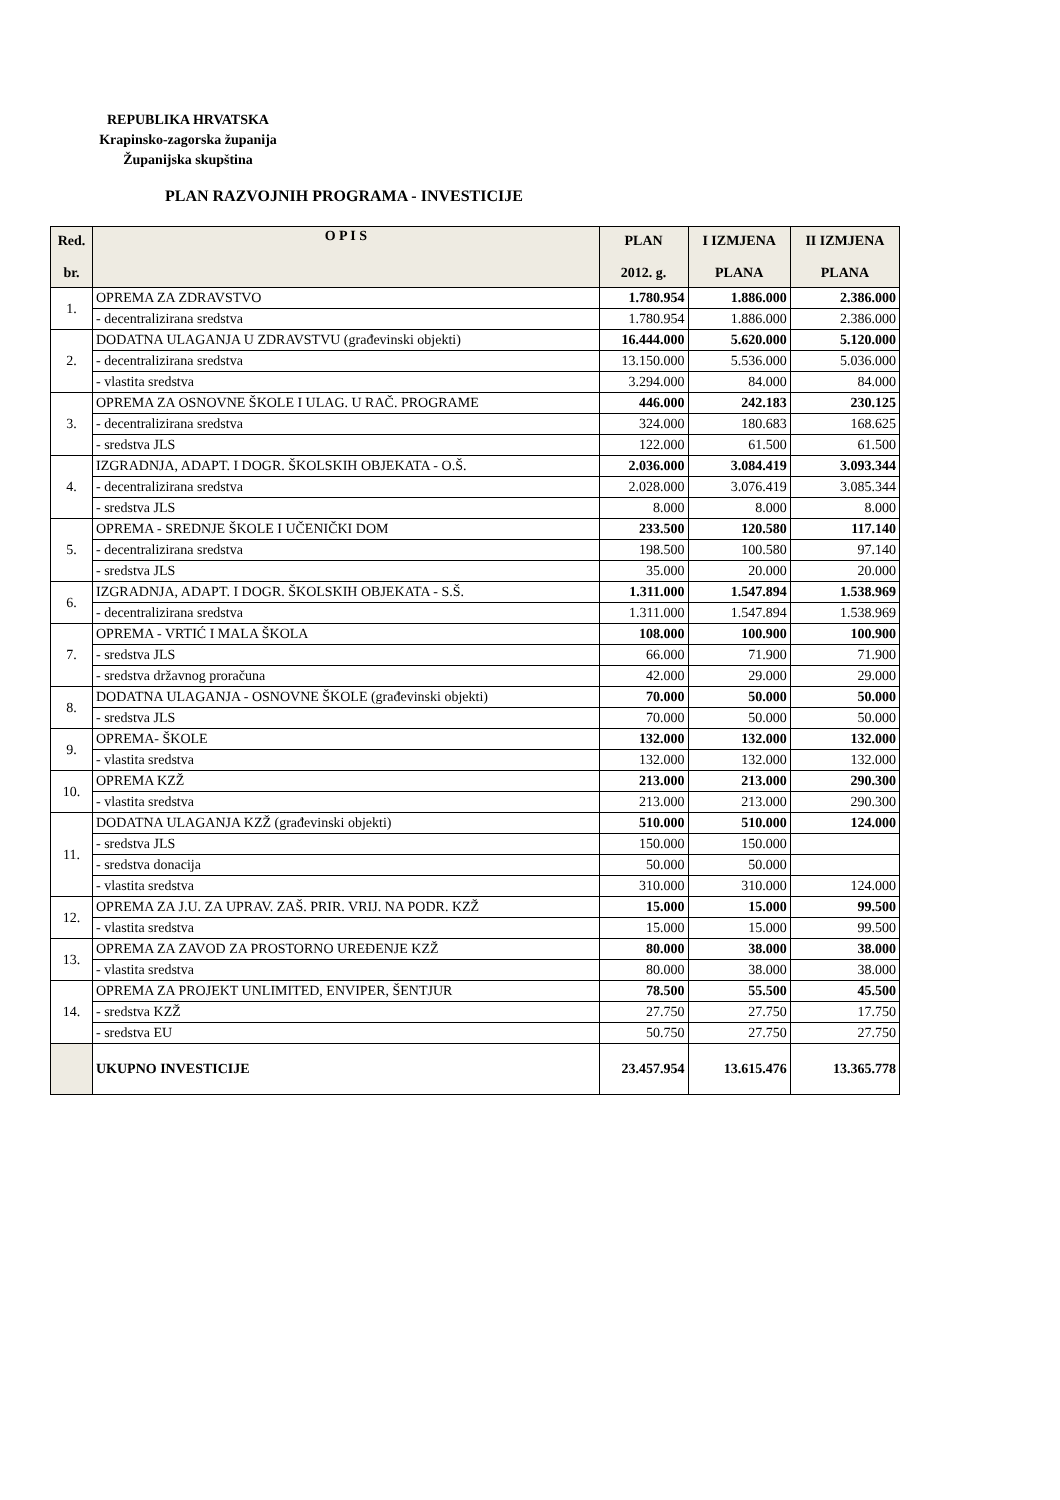REPUBLIKA HRVATSKA
Krapinsko-zagorska županija
Županijska skupština
PLAN RAZVOJNIH PROGRAMA - INVESTICIJE
| Red. br. | O P I S | PLAN 2012. g. | I IZMJENA PLANA | II IZMJENA PLANA |
| --- | --- | --- | --- | --- |
| 1. | OPREMA ZA ZDRAVSTVO | 1.780.954 | 1.886.000 | 2.386.000 |
| | - decentralizirana sredstva | 1.780.954 | 1.886.000 | 2.386.000 |
| 2. | DODATNA ULAGANJA U ZDRAVSTVU (građevinski objekti) | 16.444.000 | 5.620.000 | 5.120.000 |
| | - decentralizirana sredstva | 13.150.000 | 5.536.000 | 5.036.000 |
| | - vlastita sredstva | 3.294.000 | 84.000 | 84.000 |
| 3. | OPREMA ZA OSNOVNE ŠKOLE I ULAG. U RAČ. PROGRAME | 446.000 | 242.183 | 230.125 |
| | - decentralizirana sredstva | 324.000 | 180.683 | 168.625 |
| | - sredstva JLS | 122.000 | 61.500 | 61.500 |
| 4. | IZGRADNJA, ADAPT. I DOGR. ŠKOLSKIH OBJEKATA - O.Š. | 2.036.000 | 3.084.419 | 3.093.344 |
| | - decentralizirana sredstva | 2.028.000 | 3.076.419 | 3.085.344 |
| | - sredstva JLS | 8.000 | 8.000 | 8.000 |
| 5. | OPREMA - SREDNJE ŠKOLE I UČENIČKI DOM | 233.500 | 120.580 | 117.140 |
| | - decentralizirana sredstva | 198.500 | 100.580 | 97.140 |
| | - sredstva JLS | 35.000 | 20.000 | 20.000 |
| 6. | IZGRADNJA, ADAPT. I DOGR. ŠKOLSKIH OBJEKATA - S.Š. | 1.311.000 | 1.547.894 | 1.538.969 |
| | - decentralizirana sredstva | 1.311.000 | 1.547.894 | 1.538.969 |
| 7. | OPREMA - VRTIĆ I MALA ŠKOLA | 108.000 | 100.900 | 100.900 |
| | - sredstva JLS | 66.000 | 71.900 | 71.900 |
| | - sredstva državnog proračuna | 42.000 | 29.000 | 29.000 |
| 8. | DODATNA ULAGANJA - OSNOVNE ŠKOLE (građevinski objekti) | 70.000 | 50.000 | 50.000 |
| | - sredstva JLS | 70.000 | 50.000 | 50.000 |
| 9. | OPREMA- ŠKOLE | 132.000 | 132.000 | 132.000 |
| | - vlastita sredstva | 132.000 | 132.000 | 132.000 |
| 10. | OPREMA KZŽ | 213.000 | 213.000 | 290.300 |
| | - vlastita sredstva | 213.000 | 213.000 | 290.300 |
| 11. | DODATNA ULAGANJA KZŽ (građevinski objekti) | 510.000 | 510.000 | 124.000 |
| | - sredstva JLS | 150.000 | 150.000 | |
| | - sredstva donacija | 50.000 | 50.000 | |
| | - vlastita sredstva | 310.000 | 310.000 | 124.000 |
| 12. | OPREMA ZA J.U. ZA UPRAV. ZAŠ. PRIR. VRIJ. NA PODR. KZŽ | 15.000 | 15.000 | 99.500 |
| | - vlastita sredstva | 15.000 | 15.000 | 99.500 |
| 13. | OPREMA ZA ZAVOD ZA PROSTORNO UREĐENJE KZŽ | 80.000 | 38.000 | 38.000 |
| | - vlastita sredstva | 80.000 | 38.000 | 38.000 |
| 14. | OPREMA ZA PROJEKT UNLIMITED, ENVIPER, ŠENTJUR | 78.500 | 55.500 | 45.500 |
| | - sredstva KZŽ | 27.750 | 27.750 | 17.750 |
| | - sredstva EU | 50.750 | 27.750 | 27.750 |
| | UKUPNO INVESTICIJE | 23.457.954 | 13.615.476 | 13.365.778 |